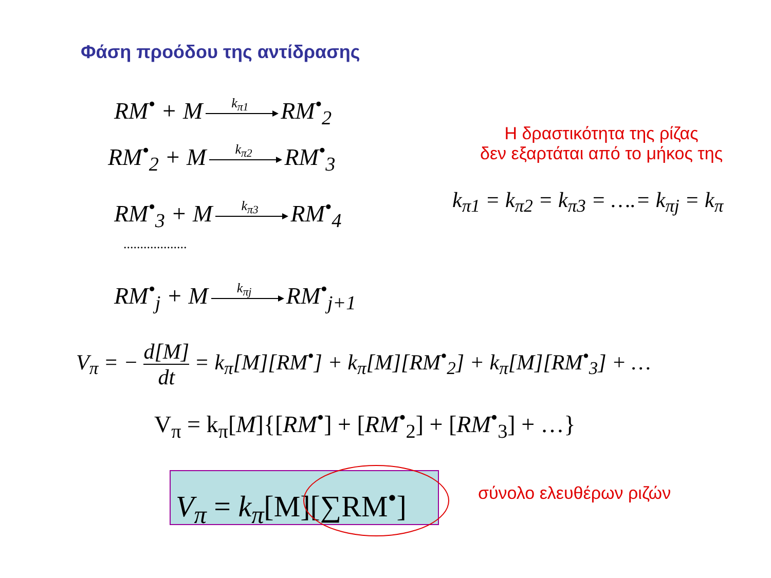Φάση προόδου της αντίδρασης
RM<sup>•</sup> + M k<sub>π1</sub> RM<sup>•</sup><sub>2</sub>
RM<sup>•</sup><sub>2</sub> + M k<sub>π2</sub> RM<sup>•</sup><sub>3</sub>
RM<sup>•</sup><sub>3</sub> + M k<sub>π3</sub> RM<sup>•</sup><sub>4</sub>
...................
RM<sup>•</sup><sub>j</sub> + M k<sub>πj</sub> RM<sup>•</sup><sub>j+1</sub>
Η δραστικότητα της ρίζας
δεν εξαρτάται από το μήκος της
k<sub>π1</sub> = k<sub>π2</sub> = k<sub>π3</sub> = ….= k<sub>πj</sub> = k<sub>π</sub>
V<sub>π</sub> = − d[M] dt = k<sub>π</sub>[M][RM<sup>•</sup>] + k<sub>π</sub>[M][RM<sup>•</sup><sub>2</sub>] + k<sub>π</sub>[M][RM<sup>•</sup><sub>3</sub>] + …
V<sub>π</sub> = k<sub>π</sub>[M]{[RM<sup>•</sup>] + [RM<sup>•</sup><sub>2</sub>] + [RM<sup>•</sup><sub>3</sub>] + …}
V<sub>π</sub> = k<sub>π</sub>[M][∑RM<sup>•</sup>]
σύνολο ελευθέρων ριζών